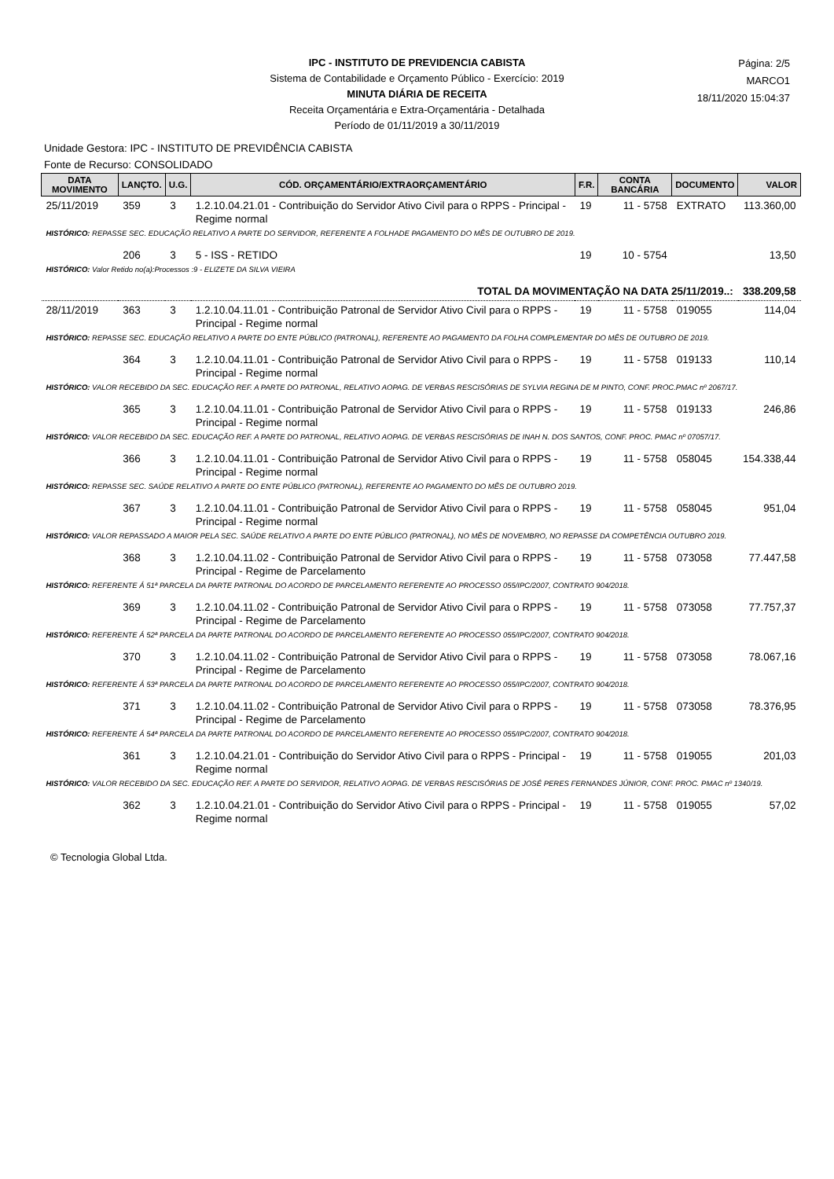IPC - INSTITUTO DE PREVIDENCIA CABISTA
Sistema de Contabilidade e Orçamento Público - Exercício: 2019
MINUTA DIÁRIA DE RECEITA
Receita Orçamentária e Extra-Orçamentária - Detalhada
Período de 01/11/2019 a 30/11/2019
Página: 2/5
MARCO1
18/11/2020 15:04:37
Unidade Gestora: IPC - INSTITUTO DE PREVIDÊNCIA CABISTA
Fonte de Recurso: CONSOLIDADO
| DATA MOVIMENTO | LANÇTO. | U.G. | CÓD. ORÇAMENTÁRIO/EXTRAORÇAMENTÁRIO | F.R. | CONTA BANCÁRIA | DOCUMENTO | VALOR |
| --- | --- | --- | --- | --- | --- | --- | --- |
| 25/11/2019 | 359 | 3 | 1.2.10.04.21.01 - Contribuição do Servidor Ativo Civil para o RPPS - Principal - Regime normal | 19 | 11 - 5758 | EXTRATO | 113.360,00 |
| HISTÓRICO: REPASSE SEC. EDUCAÇÃO RELATIVO A PARTE DO SERVIDOR, REFERENTE A FOLHADE PAGAMENTO DO MÊS DE OUTUBRO DE 2019. | | | | | | | |
| | 206 | 3 | 5 - ISS - RETIDO | 19 | 10 - 5754 | | 13,50 |
| HISTÓRICO: Valor Retido no(a):Processos :9 - ELIZETE DA SILVA VIEIRA | | | | | | | |
| TOTAL DA MOVIMENTAÇÃO NA DATA 25/11/2019..: | | | | | | | 338.209,58 |
| 28/11/2019 | 363 | 3 | 1.2.10.04.11.01 - Contribuição Patronal de Servidor Ativo Civil para o RPPS - Principal - Regime normal | 19 | 11 - 5758 | 019055 | 114,04 |
| HISTÓRICO: REPASSE SEC. EDUCAÇÃO RELATIVO A PARTE DO ENTE PÚBLICO (PATRONAL), REFERENTE AO PAGAMENTO DA FOLHA COMPLEMENTAR DO MÊS DE OUTUBRO DE 2019. | | | | | | | |
| | 364 | 3 | 1.2.10.04.11.01 - Contribuição Patronal de Servidor Ativo Civil para o RPPS - Principal - Regime normal | 19 | 11 - 5758 | 019133 | 110,14 |
| HISTÓRICO: VALOR RECEBIDO DA SEC. EDUCAÇÃO REF. A PARTE DO PATRONAL, RELATIVO AOPAG. DE VERBAS RESCISÓRIAS DE SYLVIA REGINA DE M PINTO, CONF. PROC.PMAC nº 2067/17. | | | | | | | |
| | 365 | 3 | 1.2.10.04.11.01 - Contribuição Patronal de Servidor Ativo Civil para o RPPS - Principal - Regime normal | 19 | 11 - 5758 | 019133 | 246,86 |
| HISTÓRICO: VALOR RECEBIDO DA SEC. EDUCAÇÃO REF. A PARTE DO PATRONAL, RELATIVO AOPAG. DE VERBAS RESCISÓRIAS DE INAH N. DOS SANTOS, CONF. PROC. PMAC nº 07057/17. | | | | | | | |
| | 366 | 3 | 1.2.10.04.11.01 - Contribuição Patronal de Servidor Ativo Civil para o RPPS - Principal - Regime normal | 19 | 11 - 5758 | 058045 | 154.338,44 |
| HISTÓRICO: REPASSE SEC. SAÚDE RELATIVO A PARTE DO ENTE PÚBLICO (PATRONAL), REFERENTE AO PAGAMENTO DO MÊS DE OUTUBRO 2019. | | | | | | | |
| | 367 | 3 | 1.2.10.04.11.01 - Contribuição Patronal de Servidor Ativo Civil para o RPPS - Principal - Regime normal | 19 | 11 - 5758 | 058045 | 951,04 |
| HISTÓRICO: VALOR REPASSADO A MAIOR PELA SEC. SAÚDE RELATIVO A PARTE DO ENTE PÚBLICO (PATRONAL), NO MÊS DE NOVEMBRO, NO REPASSE DA COMPETÊNCIA OUTUBRO 2019. | | | | | | | |
| | 368 | 3 | 1.2.10.04.11.02 - Contribuição Patronal de Servidor Ativo Civil para o RPPS - Principal - Regime de Parcelamento | 19 | 11 - 5758 | 073058 | 77.447,58 |
| HISTÓRICO: REFERENTE Á 51ª PARCELA DA PARTE PATRONAL DO ACORDO DE PARCELAMENTO REFERENTE AO PROCESSO 055/IPC/2007, CONTRATO 904/2018. | | | | | | | |
| | 369 | 3 | 1.2.10.04.11.02 - Contribuição Patronal de Servidor Ativo Civil para o RPPS - Principal - Regime de Parcelamento | 19 | 11 - 5758 | 073058 | 77.757,37 |
| HISTÓRICO: REFERENTE Á 52ª PARCELA DA PARTE PATRONAL DO ACORDO DE PARCELAMENTO REFERENTE AO PROCESSO 055/IPC/2007, CONTRATO 904/2018. | | | | | | | |
| | 370 | 3 | 1.2.10.04.11.02 - Contribuição Patronal de Servidor Ativo Civil para o RPPS - Principal - Regime de Parcelamento | 19 | 11 - 5758 | 073058 | 78.067,16 |
| HISTÓRICO: REFERENTE Á 53ª PARCELA DA PARTE PATRONAL DO ACORDO DE PARCELAMENTO REFERENTE AO PROCESSO 055/IPC/2007, CONTRATO 904/2018. | | | | | | | |
| | 371 | 3 | 1.2.10.04.11.02 - Contribuição Patronal de Servidor Ativo Civil para o RPPS - Principal - Regime de Parcelamento | 19 | 11 - 5758 | 073058 | 78.376,95 |
| HISTÓRICO: REFERENTE Á 54ª PARCELA DA PARTE PATRONAL DO ACORDO DE PARCELAMENTO REFERENTE AO PROCESSO 055/IPC/2007, CONTRATO 904/2018. | | | | | | | |
| | 361 | 3 | 1.2.10.04.21.01 - Contribuição do Servidor Ativo Civil para o RPPS - Principal - Regime normal | 19 | 11 - 5758 | 019055 | 201,03 |
| HISTÓRICO: VALOR RECEBIDO DA SEC. EDUCAÇÃO REF. A PARTE DO SERVIDOR, RELATIVO AOPAG. DE VERBAS RESCISÓRIAS DE JOSÉ PERES FERNANDES JÚNIOR, CONF. PROC. PMAC nº 1340/19. | | | | | | | |
| | 362 | 3 | 1.2.10.04.21.01 - Contribuição do Servidor Ativo Civil para o RPPS - Principal - Regime normal | 19 | 11 - 5758 | 019055 | 57,02 |
© Tecnologia Global Ltda.